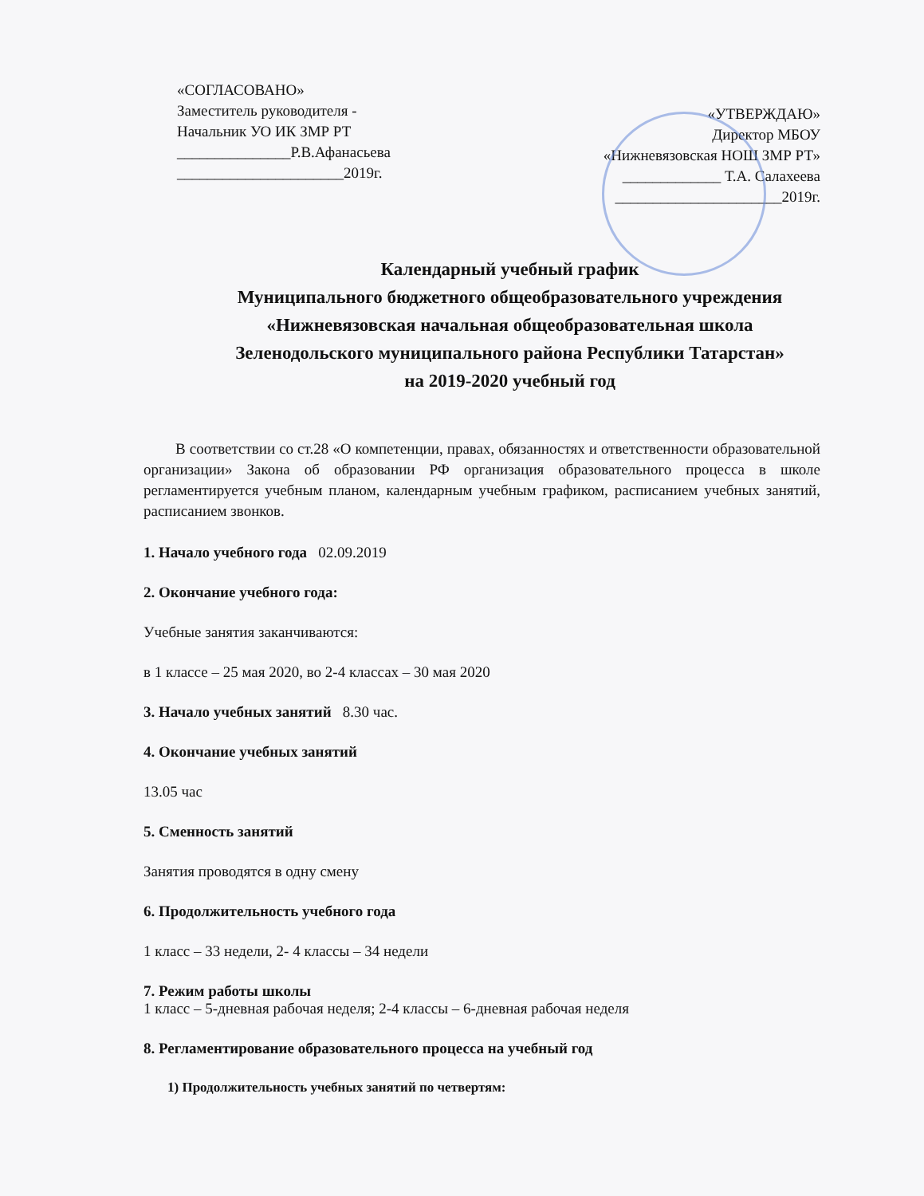«СОГЛАСОВАНО»
Заместитель руководителя -
Начальник УО ИК ЗМР РТ
_______________Р.В.Афанасьева
______________________2019г.
«УТВЕРЖДАЮ»
Директор МБОУ
«Нижневязовская НОШ ЗМР РТ»
_____________ Т.А. Салахеева
______________________2019г.
Календарный учебный график
Муниципального бюджетного общеобразовательного учреждения
«Нижневязовская начальная общеобразовательная школа
Зеленодольского муниципального района Республики Татарстан»
на 2019-2020 учебный год
В соответствии со ст.28 «О компетенции, правах, обязанностях и ответственности образовательной организации» Закона об образовании РФ организация образовательного процесса в школе регламентируется учебным планом, календарным учебным графиком, расписанием учебных занятий, расписанием звонков.
1. Начало учебного года 02.09.2019
2. Окончание учебного года:
Учебные занятия заканчиваются:
в 1 классе – 25 мая 2020, во 2-4 классах – 30 мая 2020
3. Начало учебных занятий 8.30 час.
4. Окончание учебных занятий
13.05 час
5. Сменность занятий
Занятия проводятся в одну смену
6. Продолжительность учебного года
1 класс – 33 недели, 2- 4 классы – 34 недели
7. Режим работы школы
1 класс – 5-дневная рабочая неделя; 2-4 классы – 6-дневная рабочая неделя
8. Регламентирование образовательного процесса на учебный год
1) Продолжительность учебных занятий по четвертям: